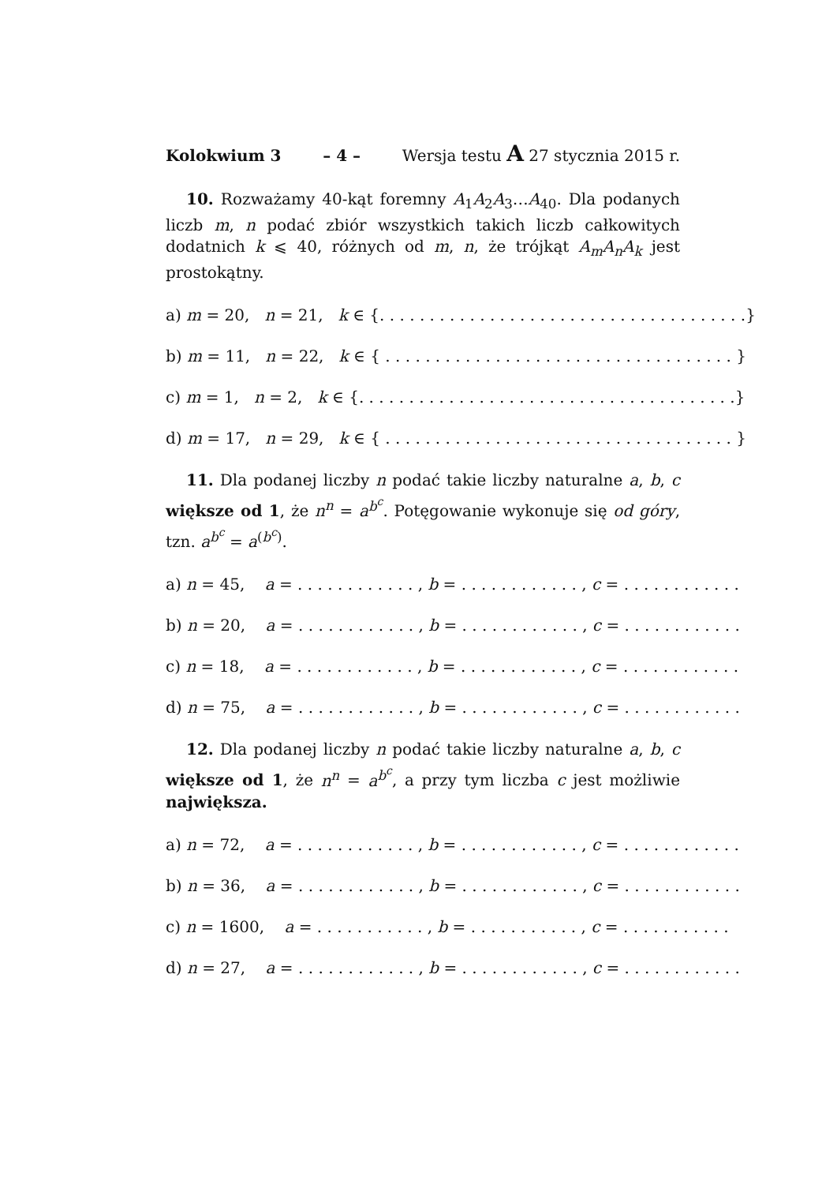Kolokwium 3 – 4 – Wersja testu A 27 stycznia 2015 r.
10. Rozważamy 40-kąt foremny A<sub>1</sub>A<sub>2</sub>A<sub>3</sub>…A<sub>40</sub>. Dla podanych liczb m, n podać zbiór wszystkich takich liczb całkowitych dodatnich k ⩽ 40, różnych od m, n, że trójkąt A<sub>m</sub>A<sub>n</sub>A<sub>k</sub> jest prostokątny.
a) m = 20, n = 21, k ∈ {. . . . . . . . . . . . . . . . . . . . . . . . . . . . . . . . . . . . .}
b) m = 11, n = 22, k ∈ { . . . . . . . . . . . . . . . . . . . . . . . . . . . . . . . . . . . }
c) m = 1, n = 2, k ∈ {. . . . . . . . . . . . . . . . . . . . . . . . . . . . . . . . . . . . . .}
d) m = 17, n = 29, k ∈ { . . . . . . . . . . . . . . . . . . . . . . . . . . . . . . . . . . . }
11. Dla podanej liczby n podać takie liczby naturalne a, b, c większe od 1, że n<sup>n</sup> = a<sup>b<sup>c</sup></sup>. Potęgowanie wykonuje się od góry, tzn. a<sup>b<sup>c</sup></sup> = a<sup>(b<sup>c</sup>)</sup>.
a) n = 45, a = . . . . . . . . . . . . , b = . . . . . . . . . . . . , c = . . . . . . . . . . . .
b) n = 20, a = . . . . . . . . . . . . , b = . . . . . . . . . . . . , c = . . . . . . . . . . . .
c) n = 18, a = . . . . . . . . . . . . , b = . . . . . . . . . . . . , c = . . . . . . . . . . . .
d) n = 75, a = . . . . . . . . . . . . , b = . . . . . . . . . . . . , c = . . . . . . . . . . . .
12. Dla podanej liczby n podać takie liczby naturalne a, b, c większe od 1, że n<sup>n</sup> = a<sup>b<sup>c</sup></sup>, a przy tym liczba c jest możliwie największa.
a) n = 72, a = . . . . . . . . . . . . , b = . . . . . . . . . . . . , c = . . . . . . . . . . . .
b) n = 36, a = . . . . . . . . . . . . , b = . . . . . . . . . . . . , c = . . . . . . . . . . . .
c) n = 1600, a = . . . . . . . . . . . , b = . . . . . . . . . . . , c = . . . . . . . . . . .
d) n = 27, a = . . . . . . . . . . . . , b = . . . . . . . . . . . . , c = . . . . . . . . . . . .